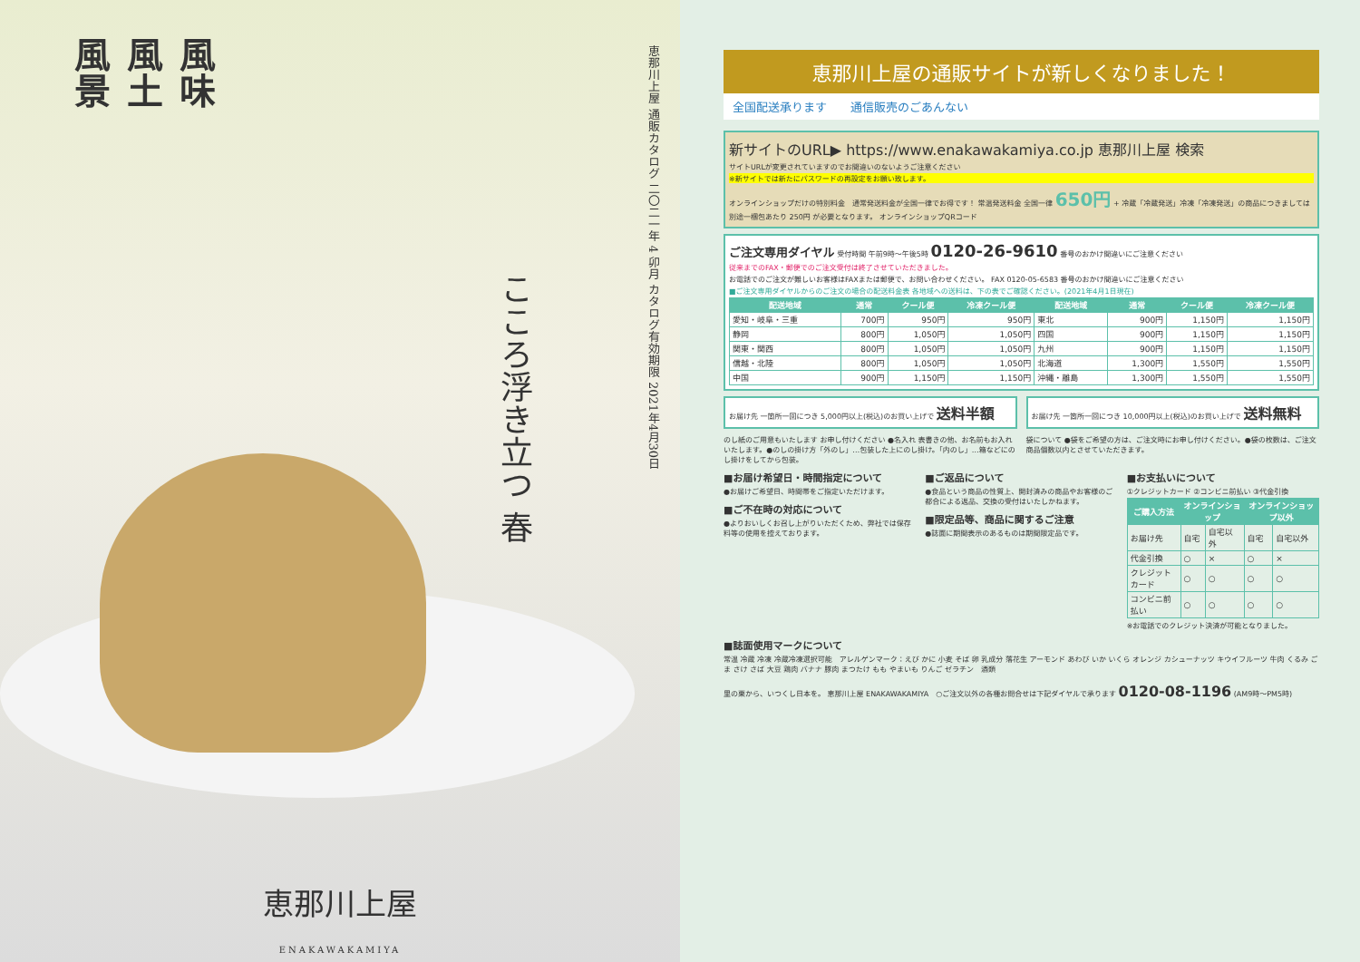風景
風土
風味
恵那川上屋 通販カタログ 二〇二一年 4 卯月 カタログ有効期限 2021年4月30日
こころ浮き立つ 春
恵那川上屋
ENAKAWAKAMIYA
恵那川上屋の通販サイトが新しくなりました！
全国配送承ります　　通信販売のごあんない
新サイトのURL▶ https://www.enakawakamiya.co.jp 恵那川上屋 検索
サイトURLが変更されていますのでお間違いのないようご注意ください
※新サイトでは新たにパスワードの再設定をお願い致します。
オンラインショップだけの特別料金　通常発送料金が全国一律でお得です！ 常温発送料金 全国一律 650円 + 冷蔵「冷蔵発送」冷凍「冷凍発送」の商品につきましては別途一梱包あたり 250円 が必要となります。 オンラインショップQRコード
ご注文専用ダイヤル 受付時間 午前9時～午後5時 0120-26-9610 番号のおかけ間違いにご注意ください
従来までのFAX・郵便でのご注文受付は終了させていただきました。
お電話でのご注文が難しいお客様はFAXまたは郵便で、お問い合わせください。 FAX 0120-05-6583 番号のおかけ間違いにご注意ください
■ご注文専用ダイヤルからのご注文の場合の配送料金表 各地域への送料は、下の表でご確認ください。(2021年4月1日現在)
| 配送地域 | 通常 | クール便 | 冷凍クール便 | 配送地域 | 通常 | クール便 | 冷凍クール便 |
| --- | --- | --- | --- | --- | --- | --- | --- |
| 愛知・岐阜・三重 | 700円 | 950円 | 950円 | 東北 | 900円 | 1,150円 | 1,150円 |
| 静岡 | 800円 | 1,050円 | 1,050円 | 四国 | 900円 | 1,150円 | 1,150円 |
| 関東・関西 | 800円 | 1,050円 | 1,050円 | 九州 | 900円 | 1,150円 | 1,150円 |
| 信越・北陸 | 800円 | 1,050円 | 1,050円 | 北海道 | 1,300円 | 1,550円 | 1,550円 |
| 中国 | 900円 | 1,150円 | 1,150円 | 沖縄・離島 | 1,300円 | 1,550円 | 1,550円 |
お届け先 一箇所一回につき 5,000円以上(税込)のお買い上げで 送料半額
お届け先 一箇所一回につき 10,000円以上(税込)のお買い上げで 送料無料
のし紙のご用意もいたします お申し付けください ●名入れ 表書きの他、お名前もお入れいたします。●のしの掛け方「外のし」…包装した上にのし掛け。「内のし」…箱などにのし掛けをしてから包装。
袋について ●袋をご希望の方は、ご注文時にお申し付けください。●袋の枚数は、ご注文商品個数以内とさせていただきます。
■お届け希望日・時間指定について
●お届けご希望日、時間帯をご指定いただけます。
■ご不在時の対応について
●よりおいしくお召し上がりいただくため、弊社では保存料等の使用を控えております。
■ご返品について
●食品という商品の性質上、開封済みの商品やお客様のご都合による返品、交換の受付はいたしかねます。
■限定品等、商品に関するご注意
●誌面に期間表示のあるものは期間限定品です。
■お支払いについて
①クレジットカード ②コンビニ前払い ③代金引換
| ご購入方法 | オンラインショップ | | オンラインショップ以外 | |
| --- | --- | --- | --- | --- |
| お届け先 | 自宅 | 自宅以外 | 自宅 | 自宅以外 |
| 代金引換 | ○ | × | ○ | × |
| クレジットカード | ○ | ○ | ○ | ○ |
| コンビニ前払い | ○ | ○ | ○ | ○ |
※お電話でのクレジット決済が可能となりました。
■誌面使用マークについて
常温 冷蔵 冷凍 冷蔵冷凍選択可能　アレルゲンマーク：えび かに 小麦 そば 卵 乳成分 落花生 アーモンド あわび いか いくら オレンジ カシューナッツ キウイフルーツ 牛肉 くるみ ごま さけ さば 大豆 鶏肉 バナナ 豚肉 まつたけ もも やまいも りんご ゼラチン　酒類
里の栗から、いつくし日本を。 恵那川上屋 ENAKAWAKAMIYA　○ご注文以外の各種お問合せは下記ダイヤルで承ります 0120-08-1196 (AM9時～PM5時)